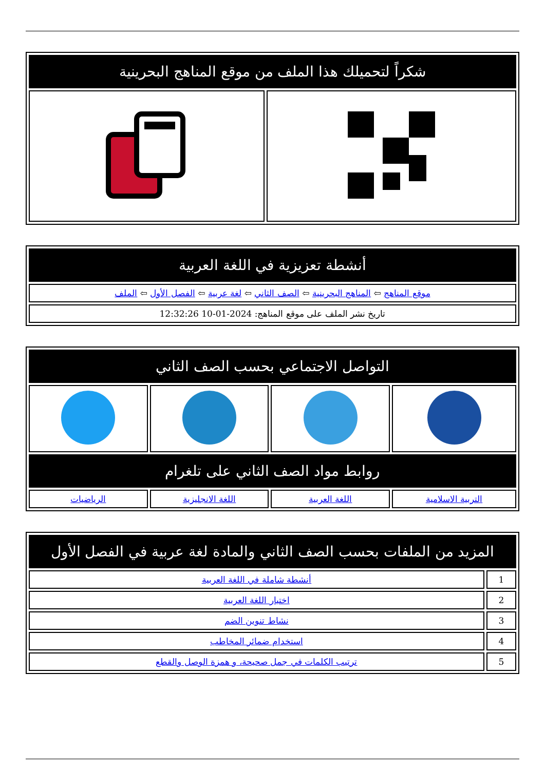| شكراً لتحميلك هذا الملف من موقع المناهج البحرينية | |
| --- | --- |
| أنشطة تعزيزية في اللغة العربية |
| --- |
| موقع المناهج ⇦ المناهج البحرينية ⇦ الصف الثاني ⇦ لغة عربية ⇦ الفصل الأول ⇦ الملف |
| تاريخ نشر الملف على موقع المناهج: 2024-01-10 12:32:26 |
| التواصل الاجتماعي بحسب الصف الثاني | | | |
| --- | --- | --- | --- |
| روابط مواد الصف الثاني على تلغرام | | | |
| التربية الاسلامية | اللغة العربية | اللغة الانجليزية | الرياضيات |
| المزيد من الملفات بحسب الصف الثاني والمادة لغة عربية في الفصل الأول | |
| --- | --- |
| 1 | أنشطة شاملة في اللغة العربية |
| 2 | اختبار اللغة العربية |
| 3 | نشاط تنوين الضم |
| 4 | استخدام ضمائر المخاطب |
| 5 | ترتيب الكلمات في جمل صحيحة، و همزة الوصل والقطع |